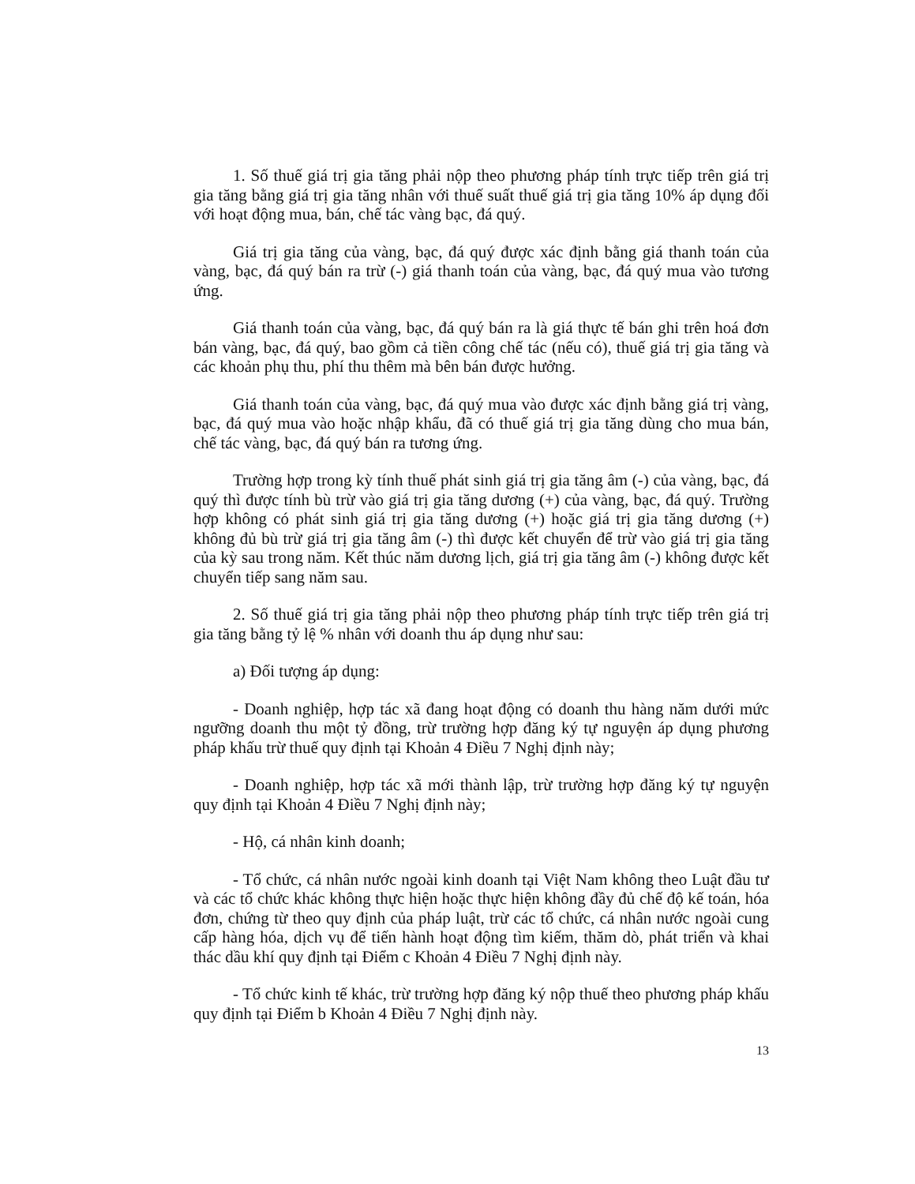1. Số thuế giá trị gia tăng phải nộp theo phương pháp tính trực tiếp trên giá trị gia tăng bằng giá trị gia tăng nhân với thuế suất thuế giá trị gia tăng 10% áp dụng đối với hoạt động mua, bán, chế tác vàng bạc, đá quý.
Giá trị gia tăng của vàng, bạc, đá quý được xác định bằng giá thanh toán của vàng, bạc, đá quý bán ra trừ (-) giá thanh toán của vàng, bạc, đá quý mua vào tương ứng.
Giá thanh toán của vàng, bạc, đá quý bán ra là giá thực tế bán ghi trên hoá đơn bán vàng, bạc, đá quý, bao gồm cả tiền công chế tác (nếu có), thuế giá trị gia tăng và các khoản phụ thu, phí thu thêm mà bên bán được hưởng.
Giá thanh toán của vàng, bạc, đá quý mua vào được xác định bằng giá trị vàng, bạc, đá quý mua vào hoặc nhập khẩu, đã có thuế giá trị gia tăng dùng cho mua bán, chế tác vàng, bạc, đá quý bán ra tương ứng.
Trường hợp trong kỳ tính thuế phát sinh giá trị gia tăng âm (-) của vàng, bạc, đá quý thì được tính bù trừ vào giá trị gia tăng dương (+) của vàng, bạc, đá quý. Trường hợp không có phát sinh giá trị gia tăng dương (+) hoặc giá trị gia tăng dương (+) không đủ bù trừ giá trị gia tăng âm (-) thì được kết chuyển để trừ vào giá trị gia tăng của kỳ sau trong năm. Kết thúc năm dương lịch, giá trị gia tăng âm (-) không được kết chuyển tiếp sang năm sau.
2. Số thuế giá trị gia tăng phải nộp theo phương pháp tính trực tiếp trên giá trị gia tăng bằng tỷ lệ % nhân với doanh thu áp dụng như sau:
a) Đối tượng áp dụng:
- Doanh nghiệp, hợp tác xã đang hoạt động có doanh thu hàng năm dưới mức ngưỡng doanh thu một tỷ đồng, trừ trường hợp đăng ký tự nguyện áp dụng phương pháp khấu trừ thuế quy định tại Khoản 4 Điều 7 Nghị định này;
- Doanh nghiệp, hợp tác xã mới thành lập, trừ trường hợp đăng ký tự nguyện quy định tại Khoản 4 Điều 7 Nghị định này;
- Hộ, cá nhân kinh doanh;
- Tổ chức, cá nhân nước ngoài kinh doanh tại Việt Nam không theo Luật đầu tư và các tổ chức khác không thực hiện hoặc thực hiện không đầy đủ chế độ kế toán, hóa đơn, chứng từ theo quy định của pháp luật, trừ các tổ chức, cá nhân nước ngoài cung cấp hàng hóa, dịch vụ để tiến hành hoạt động tìm kiếm, thăm dò, phát triển và khai thác dầu khí quy định tại Điểm c Khoản 4 Điều 7 Nghị định này.
- Tổ chức kinh tế khác, trừ trường hợp đăng ký nộp thuế theo phương pháp khấu quy định tại Điểm b Khoản 4 Điều 7 Nghị định này.
13